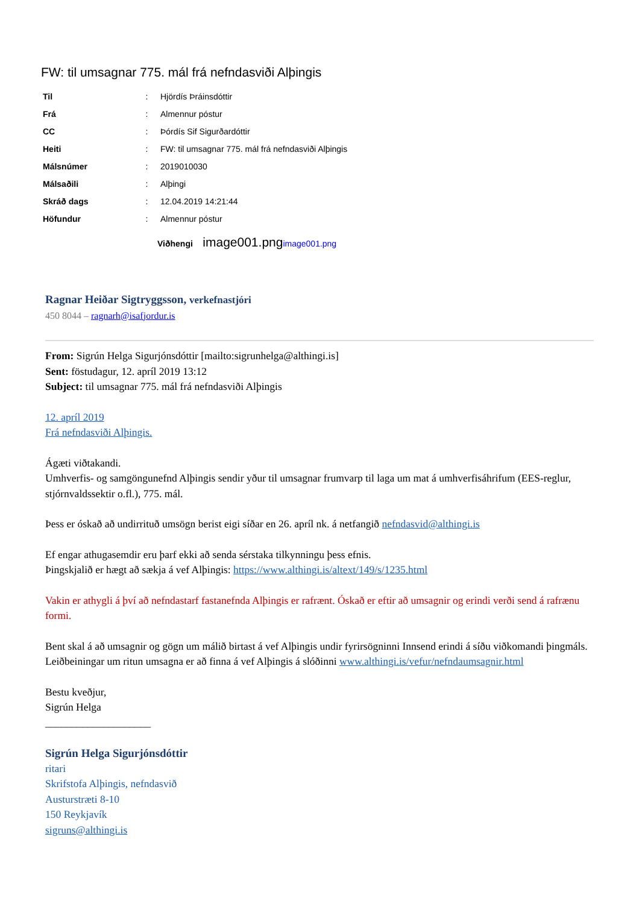FW: til umsagnar 775. mál frá nefndasviði Alþingis
| Til | : | Hjördís Þráinsdóttir |
| Frá | : | Almennur póstur |
| CC | : | Þórdís Sif Sigurðardóttir |
| Heiti | : | FW: til umsagnar 775. mál frá nefndasviði Alþingis |
| Málsnúmer | : | 2019010030 |
| Málsaðili | : | Alþingi |
| Skráð dags | : | 12.04.2019 14:21:44 |
| Höfundur | : | Almennur póstur |
Viðhengi image001.png image001.png
Ragnar Heiðar Sigtryggsson, verkefnastjóri
450 8044 – ragnarh@isafjordur.is
From: Sigrún Helga Sigurjónsdóttir [mailto:sigrunhelga@althingi.is]
Sent: föstudagur, 12. apríl 2019 13:12
Subject: til umsagnar 775. mál frá nefndasviði Alþingis
12. apríl 2019
Frá nefndasviði Alþingis.
Ágæti viðtakandi.
Umhverfis- og samgöngunefnd Alþingis sendir yður til umsagnar frumvarp til laga um mat á umhverfisáhrifum (EES-reglur, stjórnvaldssektir o.fl.), 775. mál.
Þess er óskað að undirrituð umsögn berist eigi síðar en 26. apríl nk. á netfangið nefndasvid@althingi.is
Ef engar athugasemdir eru þarf ekki að senda sérstaka tilkynningu þess efnis.
Þingskjalið er hægt að sækja á vef Alþingis: https://www.althingi.is/altext/149/s/1235.html
Vakin er athygli á því að nefndastarf fastanefnda Alþingis er rafrænt. Óskað er eftir að umsagnir og erindi verði send á rafrænu formi.
Bent skal á að umsagnir og gögn um málið birtast á vef Alþingis undir fyrirsögninni Innsend erindi á síðu viðkomandi þingmáls.
Leiðbeiningar um ritun umsagna er að finna á vef Alþingis á slóðinni www.althingi.is/vefur/nefndaumsagnir.html
Bestu kveðjur,
Sigrún Helga
____________________
Sigrún Helga Sigurjónsdóttir
ritari
Skrifstofa Alþingis, nefndasvið
Austurstræti 8-10
150 Reykjavík
sigruns@althingi.is